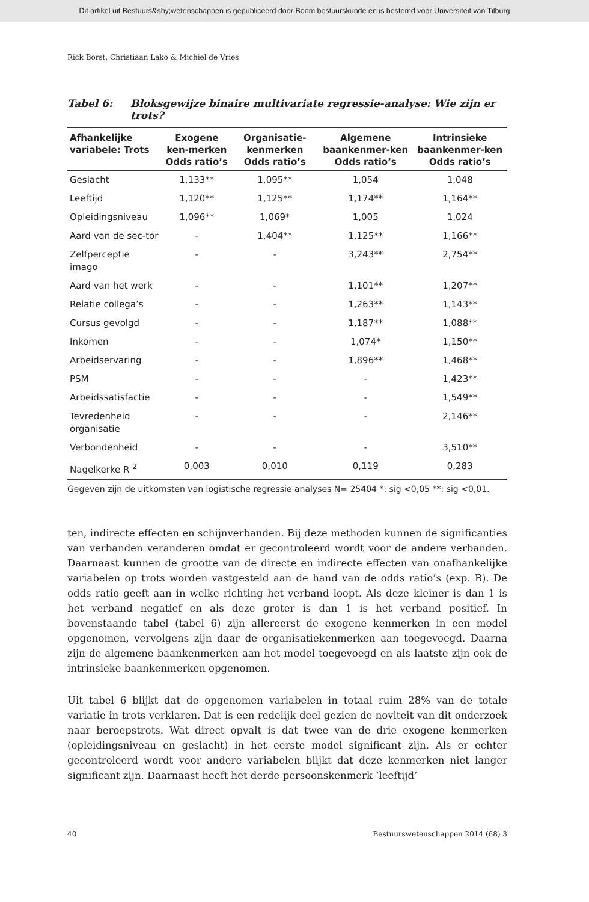Dit artikel uit Bestuurs&shy;wetenschappen is gepubliceerd door Boom bestuurskunde en is bestemd voor Universiteit van Tilburg
Rick Borst, Christiaan Lako & Michiel de Vries
Tabel 6: Bloksgewijze binaire multivariate regressie-analyse: Wie zijn er trots?
| Afhankelijke variabele: Trots | Exogene ken-merken Odds ratio’s | Organisatie-kenmerken Odds ratio’s | Algemene baankenmer-ken Odds ratio’s | Intrinsieke baankenmer-ken Odds ratio’s |
| --- | --- | --- | --- | --- |
| Geslacht | 1,133** | 1,095** | 1,054 | 1,048 |
| Leeftijd | 1,120** | 1,125** | 1,174** | 1,164** |
| Opleidingsniveau | 1,096** | 1,069* | 1,005 | 1,024 |
| Aard van de sec-tor | - | 1,404** | 1,125** | 1,166** |
| Zelfperceptie imago | - | - | 3,243** | 2,754** |
| Aard van het werk | - | - | 1,101** | 1,207** |
| Relatie collega’s | - | - | 1,263** | 1,143** |
| Cursus gevolgd | - | - | 1,187** | 1,088** |
| Inkomen | - | - | 1,074* | 1,150** |
| Arbeidservaring | - | - | 1,896** | 1,468** |
| PSM | - | - | - | 1,423** |
| Arbeidssatisfactie | - | - | - | 1,549** |
| Tevredenheid organisatie | - | - | - | 2,146** |
| Verbondenheid | - | - | - | 3,510** |
| Nagelkerke R <sup>2</sup> | 0,003 | 0,010 | 0,119 | 0,283 |
Gegeven zijn de uitkomsten van logistische regressie analyses N= 25404 *: sig <0,05 **: sig <0,01.
ten, indirecte effecten en schijnverbanden. Bij deze methoden kunnen de significanties van verbanden veranderen omdat er gecontroleerd wordt voor de andere verbanden. Daarnaast kunnen de grootte van de directe en indirecte effecten van onafhankelijke variabelen op trots worden vastgesteld aan de hand van de odds ratio’s (exp. B). De odds ratio geeft aan in welke richting het verband loopt. Als deze kleiner is dan 1 is het verband negatief en als deze groter is dan 1 is het verband positief. In bovenstaande tabel (tabel 6) zijn allereerst de exogene kenmerken in een model opgenomen, vervolgens zijn daar de organisatiekenmerken aan toegevoegd. Daarna zijn de algemene baankenmerken aan het model toegevoegd en als laatste zijn ook de intrinsieke baankenmerken opgenomen.
Uit tabel 6 blijkt dat de opgenomen variabelen in totaal ruim 28% van de totale variatie in trots verklaren. Dat is een redelijk deel gezien de noviteit van dit onderzoek naar beroepstrots. Wat direct opvalt is dat twee van de drie exogene kenmerken (opleidingsniveau en geslacht) in het eerste model significant zijn. Als er echter gecontroleerd wordt voor andere variabelen blijkt dat deze kenmerken niet langer significant zijn. Daarnaast heeft het derde persoonskenmerk ‘leeftijd’
40 Bestuurswetenschappen 2014 (68) 3